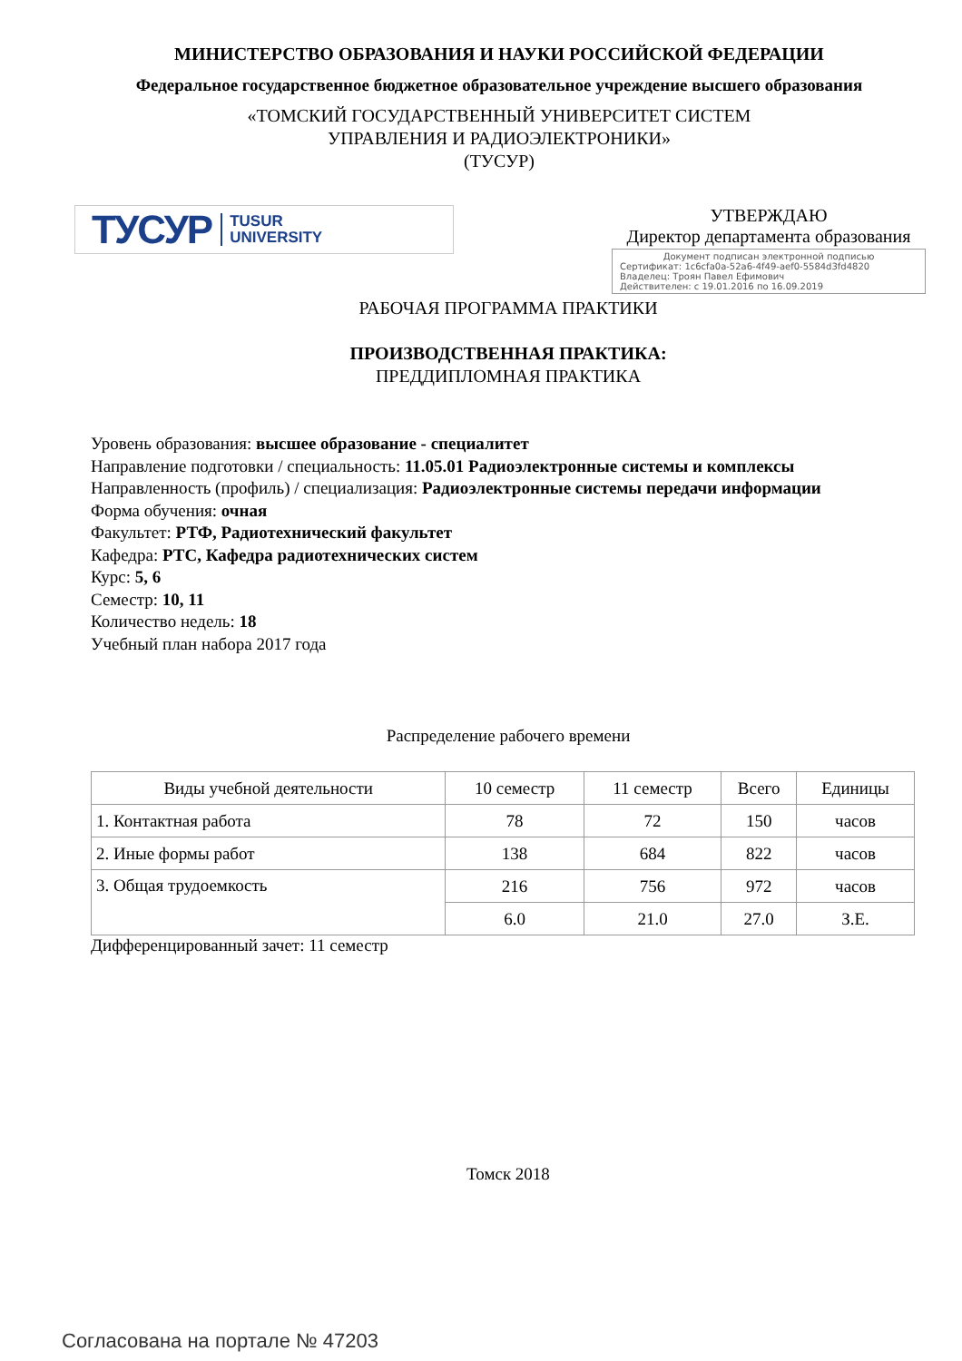МИНИСТЕРСТВО ОБРАЗОВАНИЯ И НАУКИ РОССИЙСКОЙ ФЕДЕРАЦИИ
Федеральное государственное бюджетное образовательное учреждение высшего образования
«ТОМСКИЙ ГОСУДАРСТВЕННЫЙ УНИВЕРСИТЕТ СИСТЕМ
УПРАВЛЕНИЯ И РАДИОЭЛЕКТРОНИКИ»
(ТУСУР)
ТУСУР TUSUR
UNIVERSITY
УТВЕРЖДАЮ
Директор департамента образования
Документ подписан электронной подписью
Сертификат: 1c6cfa0a-52a6-4f49-aef0-5584d3fd4820
Владелец: Троян Павел Ефимович
Действителен: с 19.01.2016 по 16.09.2019
РАБОЧАЯ ПРОГРАММА ПРАКТИКИ
ПРОИЗВОДСТВЕННАЯ ПРАКТИКА:
ПРЕДДИПЛОМНАЯ ПРАКТИКА
Уровень образования: высшее образование - специалитет
Направление подготовки / специальность: 11.05.01 Радиоэлектронные системы и комплексы
Направленность (профиль) / специализация: Радиоэлектронные системы передачи информации
Форма обучения: очная
Факультет: РТФ, Радиотехнический факультет
Кафедра: РТС, Кафедра радиотехнических систем
Курс: 5, 6
Семестр: 10, 11
Количество недель: 18
Учебный план набора 2017 года
Распределение рабочего времени
| Виды учебной деятельности | 10 семестр | 11 семестр | Всего | Единицы |
| --- | --- | --- | --- | --- |
| 1. Контактная работа | 78 | 72 | 150 | часов |
| 2. Иные формы работ | 138 | 684 | 822 | часов |
| 3. Общая трудоемкость | 216 | 756 | 972 | часов |
| | 6.0 | 21.0 | 27.0 | З.Е. |
Дифференцированный зачет: 11 семестр
Томск 2018
Согласована на портале № 47203